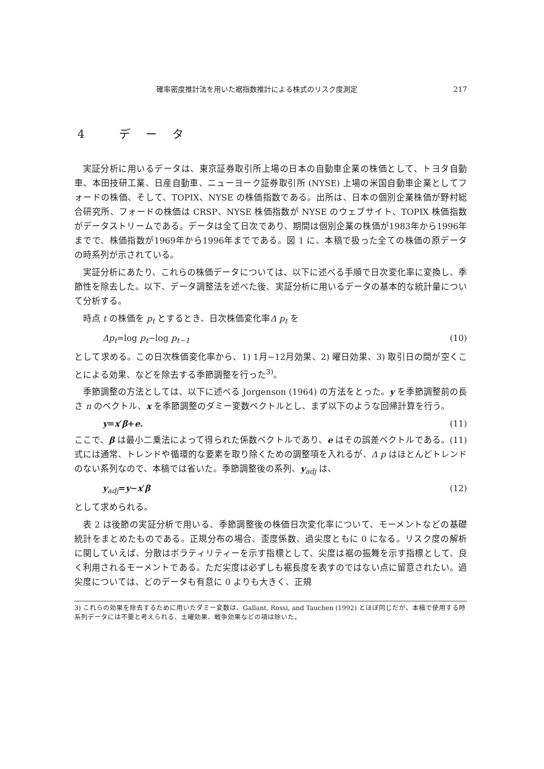確率密度推計法を用いた裾指数推計による株式のリスク度測定 217
4 データ
実証分析に用いるデータは、東京証券取引所上場の日本の自動車企業の株価として、トヨタ自動車、本田技研工業、日産自動車、ニューヨーク証券取引所 (NYSE) 上場の米国自動車企業としてフォードの株価、そして、TOPIX、NYSE の株価指数である。出所は、日本の個別企業株価が野村総合研究所、フォードの株価は CRSP、NYSE 株価指数が NYSE のウェブサイト、TOPIX 株価指数がデータストリームである。データは全て日次であり、期間は個別企業の株価が1983年から1996年までで、株価指数が1969年から1996年までである。図 1 に、本稿で扱った全ての株価の原データの時系列が示されている。
実証分析にあたり、これらの株価データについては、以下に述べる手順で日次変化率に変換し、季節性を除去した。以下、データ調整法を述べた後、実証分析に用いるデータの基本的な統計量について分析する。
時点 t の株価を p<sub>t</sub> とするとき、日次株価変化率Δ p<sub>t</sub> を
Δp<sub>t</sub>=log p<sub>t</sub>−log p<sub>t−1</sub> (10)
として求める。この日次株価変化率から、1) 1月−12月効果、2) 曜日効果、3) 取引日の間が空くことによる効果、などを除去する季節調整を行った<sup>3)</sup>。
季節調整の方法としては、以下に述べる Jorgenson (1964) の方法をとった。y を季節調整前の長さ n のベクトル、x を季節調整のダミー変数ベクトルとし、まず以下のような回帰計算を行う。
y=x′β+e. (11)
ここで、β は最小二乗法によって得られた係数ベクトルであり、e はその誤差ベクトルである。(11)式には通常、トレンドや循環的な要素を取り除くための調整項を入れるが、Δ p はほとんどトレンドのない系列なので、本稿では省いた。季節調整後の系列、y<sub>adj</sub> は、
y<sub>adj</sub>=y−x′β (12)
として求められる。
表 2 は後節の実証分析で用いる、季節調整後の株価日次変化率について、モーメントなどの基礎統計をまとめたものである。正規分布の場合、歪度係数、過尖度ともに 0 になる。リスク度の解析に関していえば、分散はボラティリティーを示す指標として、尖度は裾の振舞を示す指標として、良く利用されるモーメントである。ただ尖度は必ずしも裾長度を表すのではない点に留意されたい。過尖度については、どのデータも有意に 0 よりも大きく、正規
3) これらの効果を除去するために用いたダミー変数は、Gallant, Rossi, and Tauchen (1992) とほぼ同じだが、本稿で使用する時系列データには不要と考えられる、土曜効果、戦争効果などの項は除いた。